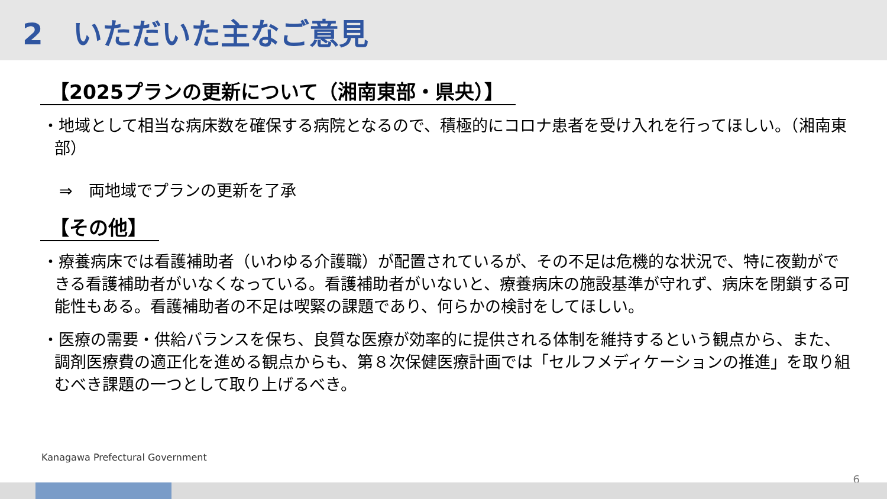2　いただいた主なご意見
【2025プランの更新について（湘南東部・県央）】
・地域として相当な病床数を確保する病院となるので、積極的にコロナ患者を受け入れを行ってほしい。（湘南東部）
⇒　両地域でプランの更新を了承
【その他】
・療養病床では看護補助者（いわゆる介護職）が配置されているが、その不足は危機的な状況で、特に夜勤ができる看護補助者がいなくなっている。看護補助者がいないと、療養病床の施設基準が守れず、病床を閉鎖する可能性もある。看護補助者の不足は喫緊の課題であり、何らかの検討をしてほしい。
・医療の需要・供給バランスを保ち、良質な医療が効率的に提供される体制を維持するという観点から、また、調剤医療費の適正化を進める観点からも、第８次保健医療計画では「セルフメディケーションの推進」を取り組むべき課題の一つとして取り上げるべき。
Kanagawa Prefectural Government
6